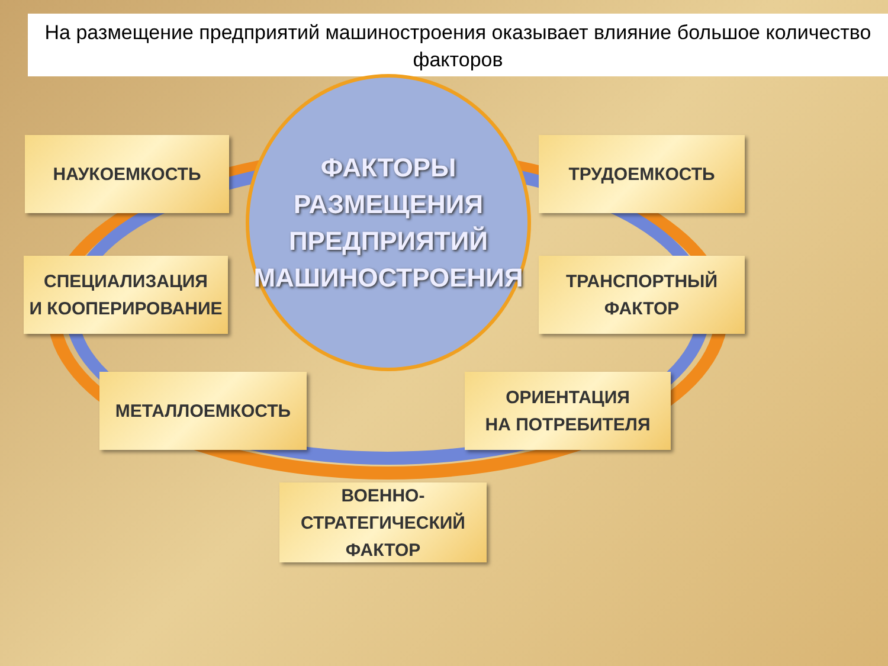На размещение предприятий машиностроения оказывает влияние большое количество факторов
ФАКТОРЫ
РАЗМЕЩЕНИЯ
ПРЕДПРИЯТИЙ
МАШИНОСТРОЕНИЯ
НАУКОЕМКОСТЬ ТРУДОЕМКОСТЬ
СПЕЦИАЛИЗАЦИЯ
И КООПЕРИРОВАНИЕ
ТРАНСПОРТНЫЙ
ФАКТОР
МЕТАЛЛОЕМКОСТЬ
ОРИЕНТАЦИЯ
НА ПОТРЕБИТЕЛЯ
ВОЕННО-СТРАТЕГИЧЕСКИЙ
ФАКТОР